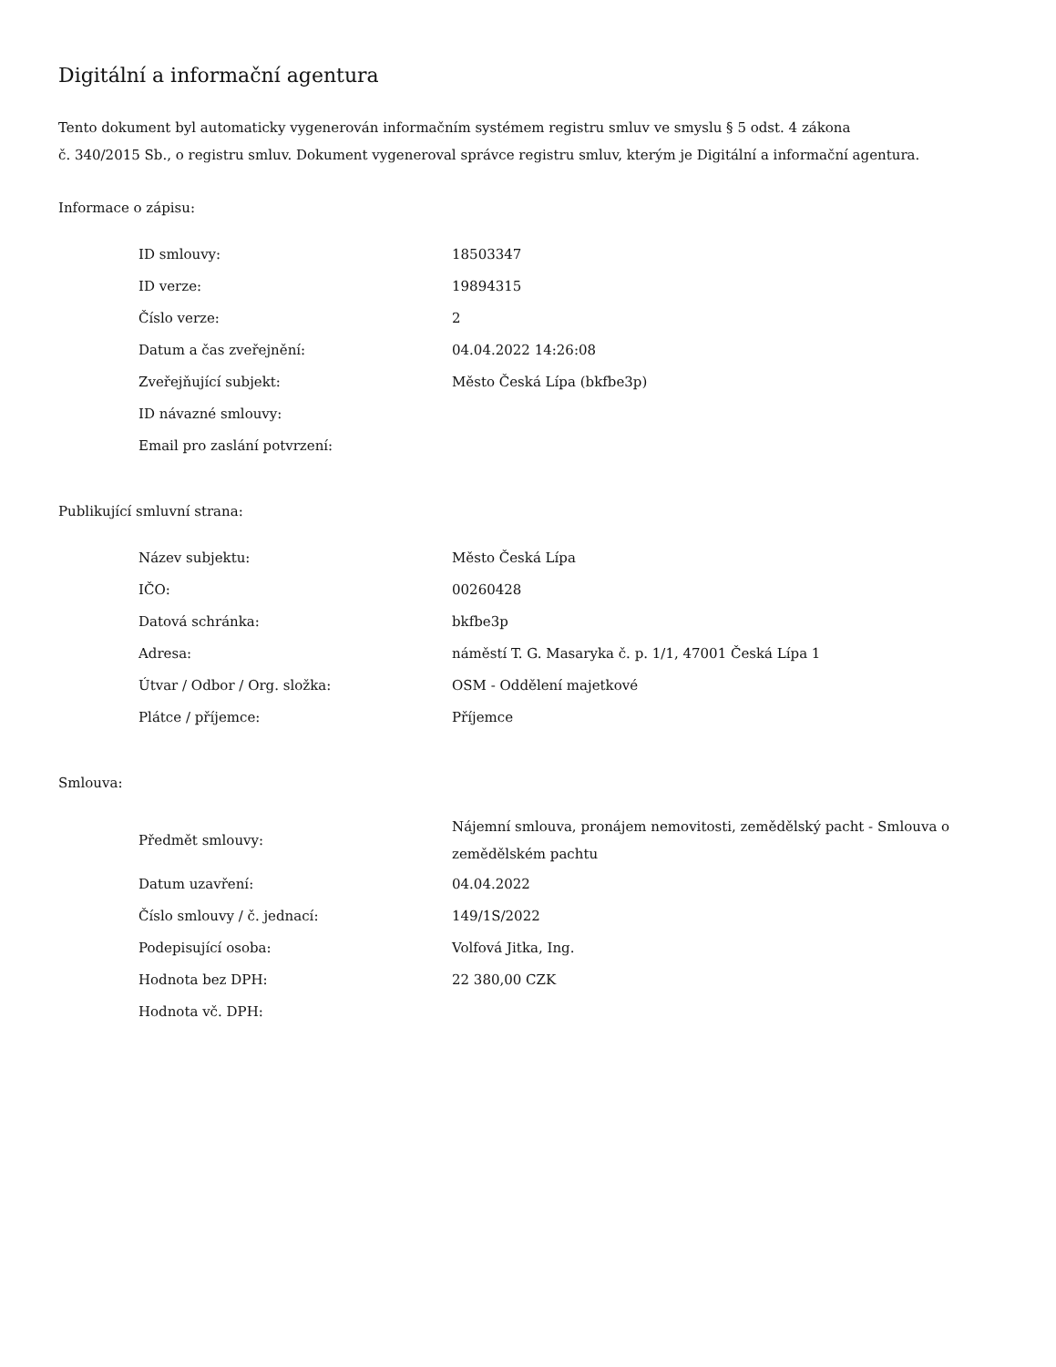Digitální a informační agentura
Tento dokument byl automaticky vygenerován informačním systémem registru smluv ve smyslu § 5 odst. 4 zákona
č. 340/2015 Sb., o registru smluv. Dokument vygeneroval správce registru smluv, kterým je Digitální a informační agentura.
Informace o zápisu:
| ID smlouvy: | 18503347 |
| ID verze: | 19894315 |
| Číslo verze: | 2 |
| Datum a čas zveřejnění: | 04.04.2022 14:26:08 |
| Zveřejňující subjekt: | Město Česká Lípa (bkfbe3p) |
| ID návazné smlouvy: | |
| Email pro zaslání potvrzení: | |
Publikující smluvní strana:
| Název subjektu: | Město Česká Lípa |
| IČO: | 00260428 |
| Datová schránka: | bkfbe3p |
| Adresa: | náměstí T. G. Masaryka č. p. 1/1, 47001 Česká Lípa 1 |
| Útvar / Odbor / Org. složka: | OSM - Oddělení majetkové |
| Plátce / příjemce: | Příjemce |
Smlouva:
| Předmět smlouvy: | Nájemní smlouva, pronájem nemovitosti, zemědělský pacht - Smlouva o zemědělském pachtu |
| Datum uzavření: | 04.04.2022 |
| Číslo smlouvy / č. jednací: | 149/1S/2022 |
| Podepisující osoba: | Volfová Jitka, Ing. |
| Hodnota bez DPH: | 22 380,00 CZK |
| Hodnota vč. DPH: | |